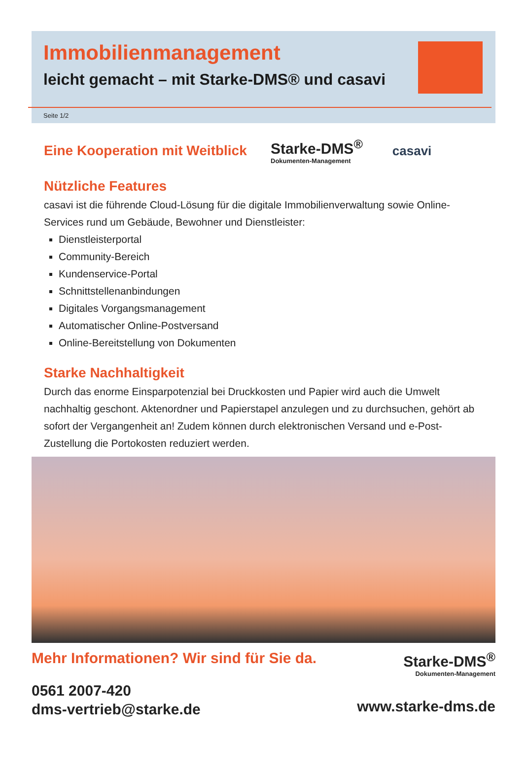Immobilienmanagement
leicht gemacht – mit Starke-DMS® und casavi
Seite 1/2
Eine Kooperation mit Weitblick
Starke-DMS<sup>®</sup>
Dokumenten-Management
casavi
Nützliche Features
casavi ist die führende Cloud-Lösung für die digitale Immobilienverwaltung sowie Online-Services rund um Gebäude, Bewohner und Dienstleister:
Dienstleisterportal
Community-Bereich
Kundenservice-Portal
Schnittstellenanbindungen
Digitales Vorgangsmanagement
Automatischer Online-Postversand
Online-Bereitstellung von Dokumenten
Starke Nachhaltigkeit
Durch das enorme Einsparpotenzial bei Druckkosten und Papier wird auch die Umwelt nachhaltig geschont. Aktenordner und Papierstapel anzulegen und zu durchsuchen, gehört ab sofort der Vergangenheit an! Zudem können durch elektronischen Versand und e-Post-Zustellung die Portokosten reduziert werden.
Mehr Informationen? Wir sind für Sie da.
0561 2007-420
dms-vertrieb@starke.de
Starke-DMS<sup>®</sup>
Dokumenten-Management
www.starke-dms.de